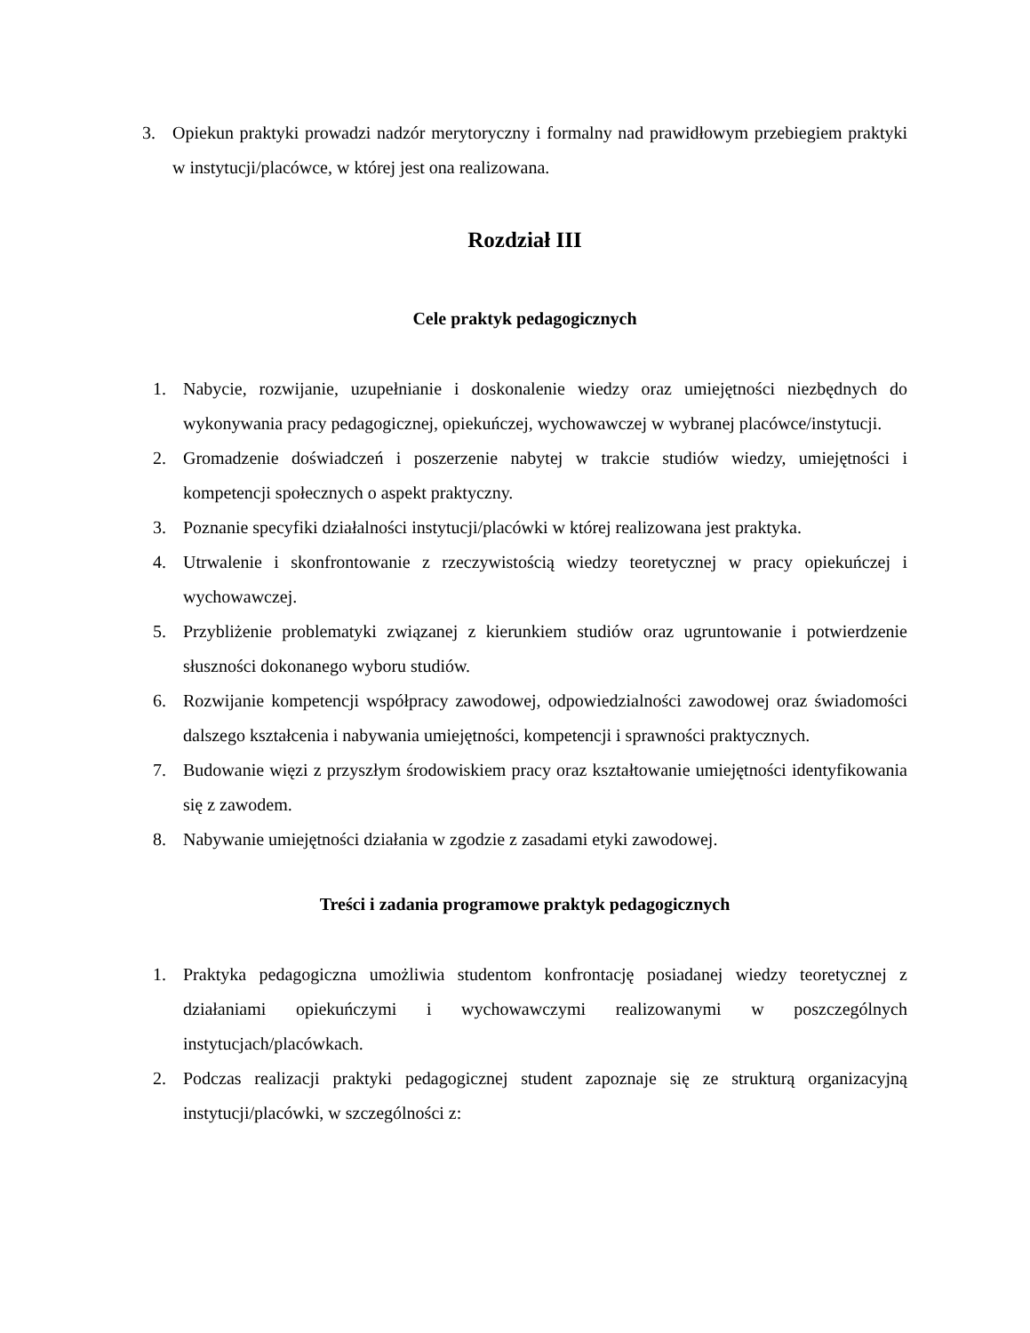3. Opiekun praktyki prowadzi nadzór merytoryczny i formalny nad prawidłowym przebiegiem praktyki w instytucji/placówce, w której jest ona realizowana.
Rozdział III
Cele praktyk pedagogicznych
1. Nabycie, rozwijanie, uzupełnianie i doskonalenie wiedzy oraz umiejętności niezbędnych do wykonywania pracy pedagogicznej, opiekuńczej, wychowawczej w wybranej placówce/instytucji.
2. Gromadzenie doświadczeń i poszerzenie nabytej w trakcie studiów wiedzy, umiejętności i kompetencji społecznych o aspekt praktyczny.
3. Poznanie specyfiki działalności instytucji/placówki w której realizowana jest praktyka.
4. Utrwalenie i skonfrontowanie z rzeczywistością wiedzy teoretycznej w pracy opiekuńczej i wychowawczej.
5. Przybliżenie problematyki związanej z kierunkiem studiów oraz ugruntowanie i potwierdzenie słuszności dokonanego wyboru studiów.
6. Rozwijanie kompetencji współpracy zawodowej, odpowiedzialności zawodowej oraz świadomości dalszego kształcenia i nabywania umiejętności, kompetencji i sprawności praktycznych.
7. Budowanie więzi z przyszłym środowiskiem pracy oraz kształtowanie umiejętności identyfikowania się z zawodem.
8. Nabywanie umiejętności działania w zgodzie z zasadami etyki zawodowej.
Treści i zadania programowe praktyk pedagogicznych
1. Praktyka pedagogiczna umożliwia studentom konfrontację posiadanej wiedzy teoretycznej z działaniami opiekuńczymi i wychowawczymi realizowanymi w poszczególnych instytucjach/placówkach.
2. Podczas realizacji praktyki pedagogicznej student zapoznaje się ze strukturą organizacyjną instytucji/placówki, w szczególności z: